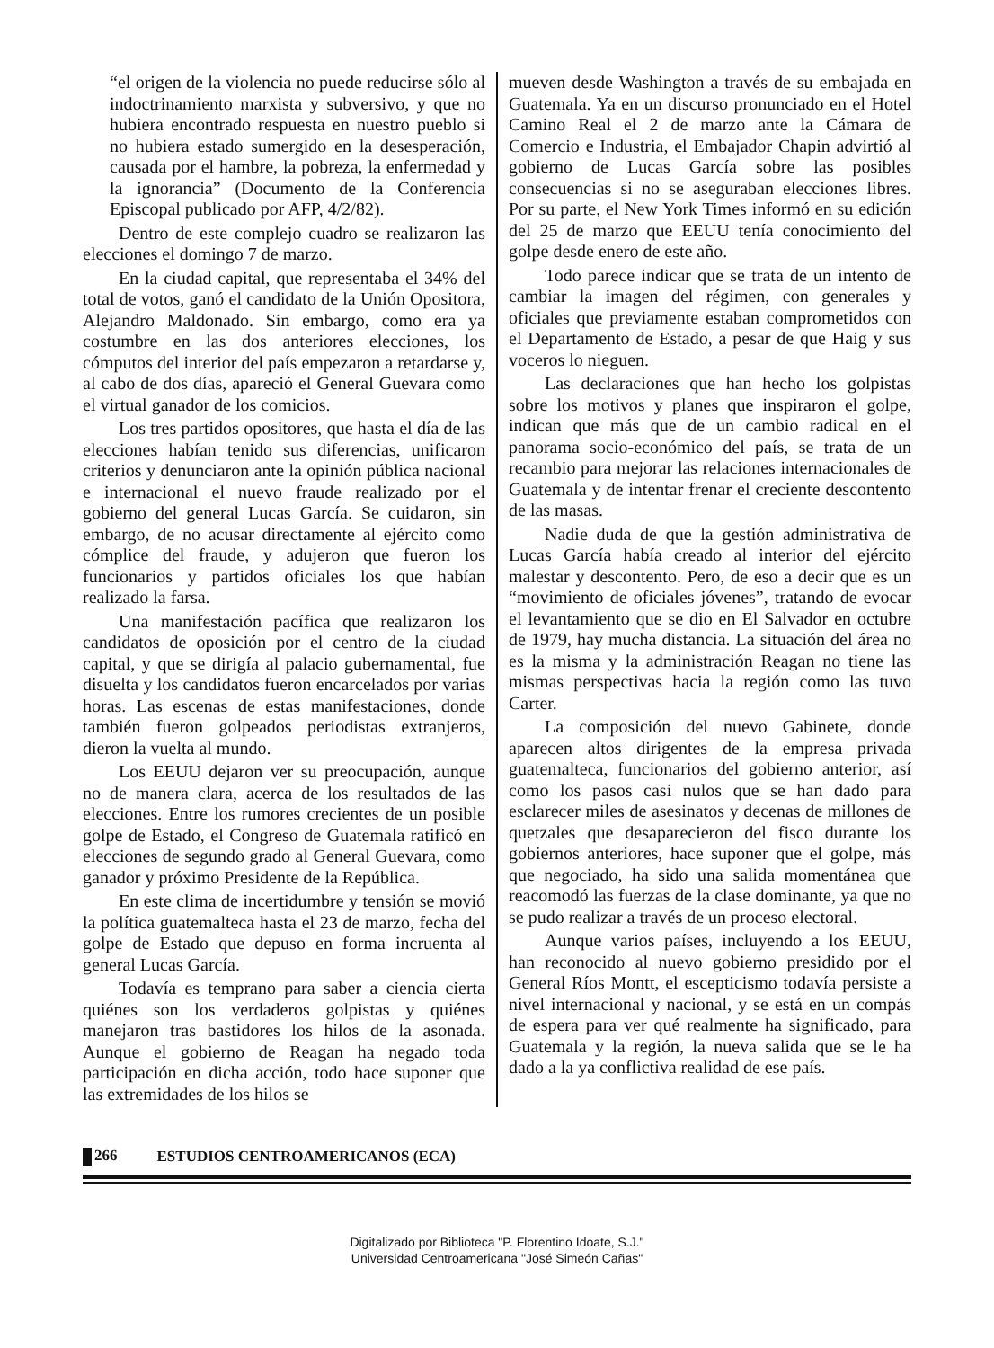“el origen de la violencia no puede reducirse sólo al indoctrinamiento marxista y subversivo, y que no hubiera encontrado respuesta en nuestro pueblo si no hubiera estado sumergido en la desesperación, causada por el hambre, la pobreza, la enfermedad y la ignorancia” (Documento de la Conferencia Episcopal publicado por AFP, 4/2/82).
Dentro de este complejo cuadro se realizaron las elecciones el domingo 7 de marzo.
En la ciudad capital, que representaba el 34% del total de votos, ganó el candidato de la Unión Opositora, Alejandro Maldonado. Sin embargo, como era ya costumbre en las dos anteriores elecciones, los cómputos del interior del país empezaron a retardarse y, al cabo de dos días, apareció el General Guevara como el virtual ganador de los comicios.
Los tres partidos opositores, que hasta el día de las elecciones habían tenido sus diferencias, unificaron criterios y denunciaron ante la opinión pública nacional e internacional el nuevo fraude realizado por el gobierno del general Lucas García. Se cuidaron, sin embargo, de no acusar directamente al ejército como cómplice del fraude, y adujeron que fueron los funcionarios y partidos oficiales los que habían realizado la farsa.
Una manifestación pacífica que realizaron los candidatos de oposición por el centro de la ciudad capital, y que se dirigía al palacio gubernamental, fue disuelta y los candidatos fueron encarcelados por varias horas. Las escenas de estas manifestaciones, donde también fueron golpeados periodistas extranjeros, dieron la vuelta al mundo.
Los EEUU dejaron ver su preocupación, aunque no de manera clara, acerca de los resultados de las elecciones. Entre los rumores crecientes de un posible golpe de Estado, el Congreso de Guatemala ratificó en elecciones de segundo grado al General Guevara, como ganador y próximo Presidente de la República.
En este clima de incertidumbre y tensión se movió la política guatemalteca hasta el 23 de marzo, fecha del golpe de Estado que depuso en forma incruenta al general Lucas García.
Todavía es temprano para saber a ciencia cierta quiénes son los verdaderos golpistas y quiénes manejaron tras bastidores los hilos de la asonada. Aunque el gobierno de Reagan ha negado toda participación en dicha acción, todo hace suponer que las extremidades de los hilos se
mueven desde Washington a través de su embajada en Guatemala. Ya en un discurso pronunciado en el Hotel Camino Real el 2 de marzo ante la Cámara de Comercio e Industria, el Embajador Chapin advirtió al gobierno de Lucas García sobre las posibles consecuencias si no se aseguraban elecciones libres. Por su parte, el New York Times informó en su edición del 25 de marzo que EEUU tenía conocimiento del golpe desde enero de este año.
Todo parece indicar que se trata de un intento de cambiar la imagen del régimen, con generales y oficiales que previamente estaban comprometidos con el Departamento de Estado, a pesar de que Haig y sus voceros lo nieguen.
Las declaraciones que han hecho los golpistas sobre los motivos y planes que inspiraron el golpe, indican que más que de un cambio radical en el panorama socio-económico del país, se trata de un recambio para mejorar las relaciones internacionales de Guatemala y de intentar frenar el creciente descontento de las masas.
Nadie duda de que la gestión administrativa de Lucas García había creado al interior del ejército malestar y descontento. Pero, de eso a decir que es un “movimiento de oficiales jóvenes”, tratando de evocar el levantamiento que se dio en El Salvador en octubre de 1979, hay mucha distancia. La situación del área no es la misma y la administración Reagan no tiene las mismas perspectivas hacia la región como las tuvo Carter.
La composición del nuevo Gabinete, donde aparecen altos dirigentes de la empresa privada guatemalteca, funcionarios del gobierno anterior, así como los pasos casi nulos que se han dado para esclarecer miles de asesinatos y decenas de millones de quetzales que desaparecieron del fisco durante los gobiernos anteriores, hace suponer que el golpe, más que negociado, ha sido una salida momentánea que reacomodó las fuerzas de la clase dominante, ya que no se pudo realizar a través de un proceso electoral.
Aunque varios países, incluyendo a los EEUU, han reconocido al nuevo gobierno presidido por el General Ríos Montt, el escepticismo todavía persiste a nivel internacional y nacional, y se está en un compás de espera para ver qué realmente ha significado, para Guatemala y la región, la nueva salida que se le ha dado a la ya conflictiva realidad de ese país.
266 ESTUDIOS CENTROAMERICANOS (ECA)
Digitalizado por Biblioteca "P. Florentino Idoate, S.J."
Universidad Centroamericana "José Simeón Cañas"